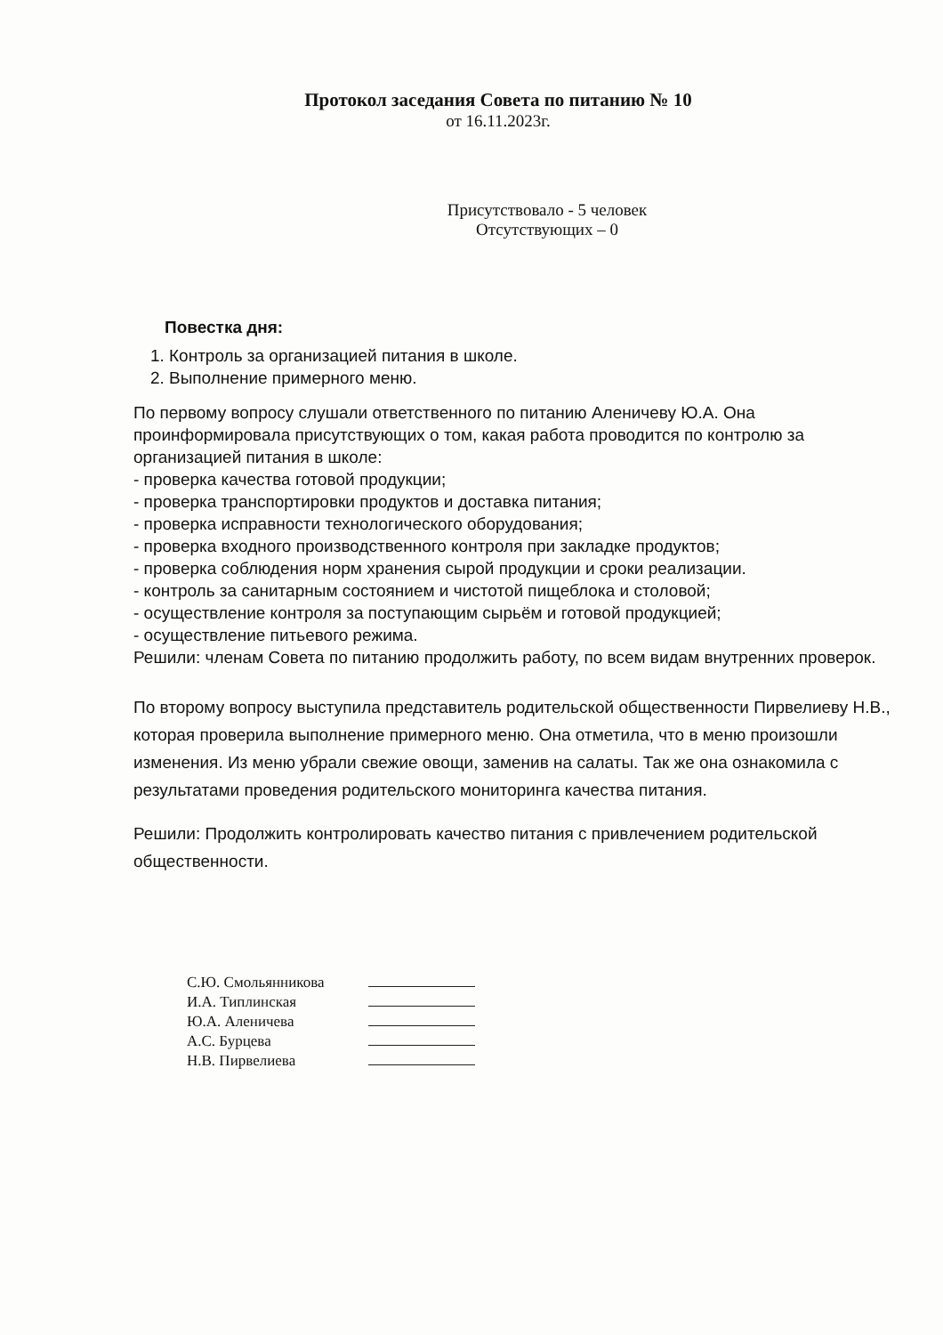Протокол заседания Совета по питанию № 10
от 16.11.2023г.
Присутствовало - 5 человек
Отсутствующих – 0
Повестка дня:
1. Контроль за организацией питания в школе.
2. Выполнение примерного меню.
По первому вопросу слушали ответственного по питанию Аленичеву Ю.А. Она проинформировала присутствующих о том, какая работа проводится по контролю за организацией питания в школе:
- проверка качества готовой продукции;
- проверка транспортировки продуктов и доставка питания;
- проверка исправности технологического оборудования;
- проверка входного производственного контроля при закладке продуктов;
- проверка соблюдения норм хранения сырой продукции и сроки реализации.
- контроль за санитарным состоянием и чистотой пищеблока и столовой;
- осуществление контроля за поступающим сырьём и готовой продукцией;
- осуществление питьевого режима.
Решили: членам Совета по питанию продолжить работу, по всем видам внутренних проверок.
По второму вопросу выступила представитель родительской общественности Пирвелиеву Н.В., которая проверила выполнение примерного меню. Она отметила, что в меню произошли изменения. Из меню убрали свежие овощи, заменив на салаты. Так же она ознакомила с результатами проведения родительского мониторинга качества питания.
Решили: Продолжить контролировать качество питания с привлечением родительской общественности.
С.Ю. Смольянникова
И.А. Типлинская
Ю.А. Аленичева
А.С. Бурцева
Н.В. Пирвелиева